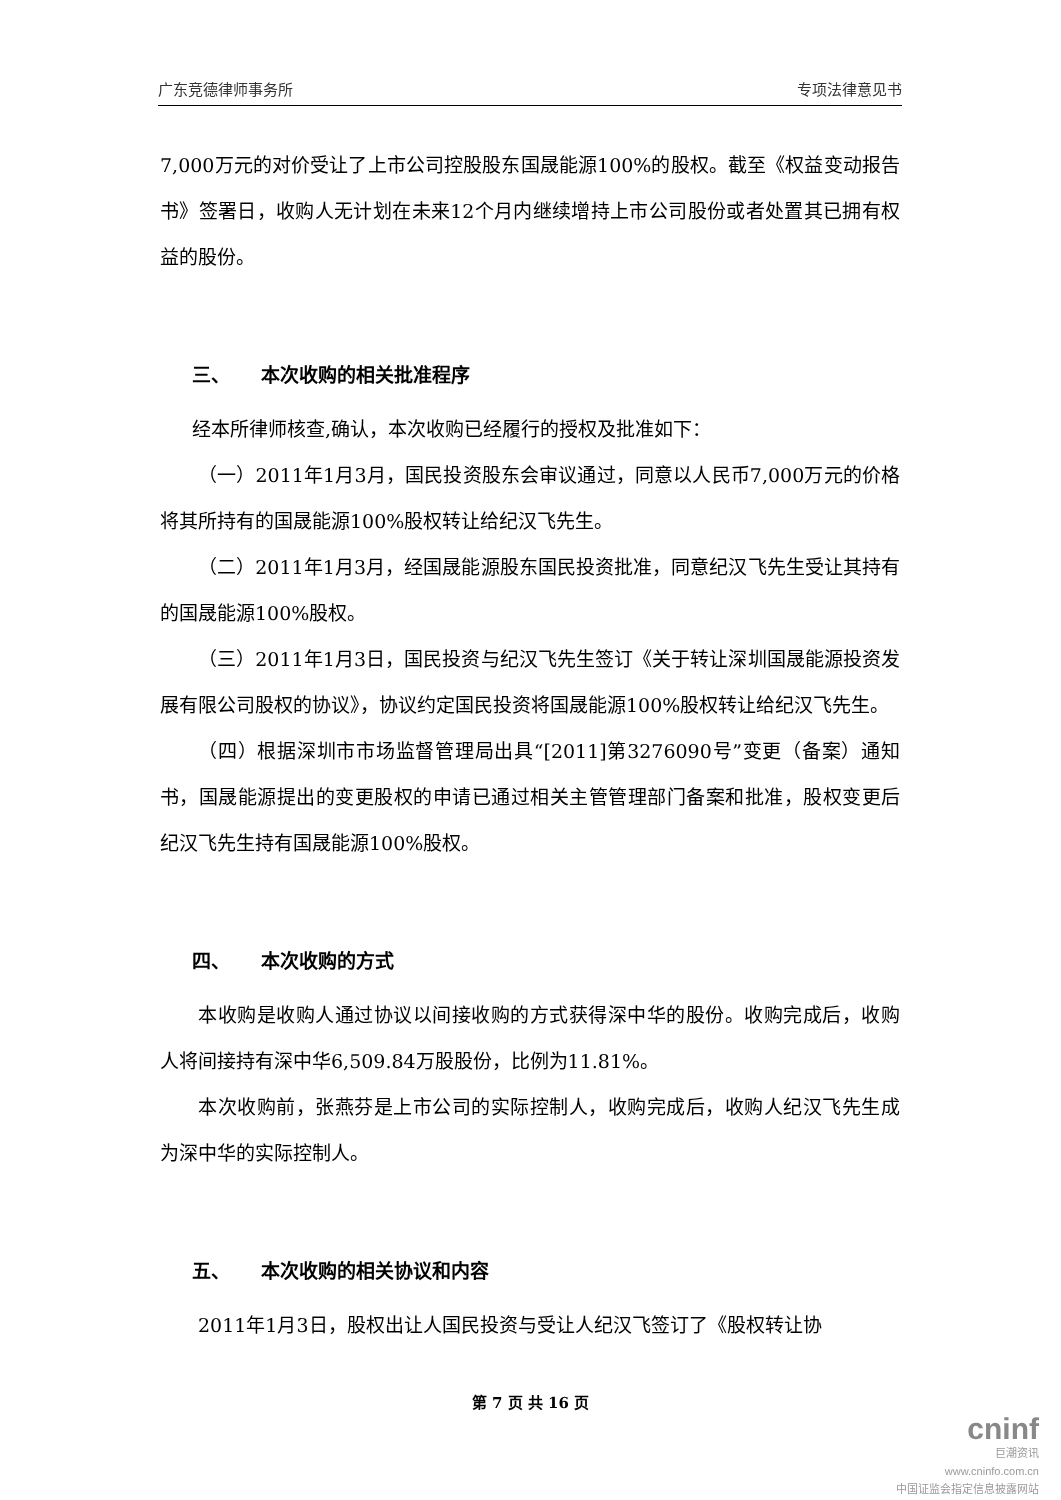广东竞德律师事务所 专项法律意见书
7,000万元的对价受让了上市公司控股股东国晟能源100%的股权。截至《权益变动报告书》签署日，收购人无计划在未来12个月内继续增持上市公司股份或者处置其已拥有权益的股份。
三、 本次收购的相关批准程序
经本所律师核查,确认，本次收购已经履行的授权及批准如下：
（一）2011年1月3月，国民投资股东会审议通过，同意以人民币7,000万元的价格将其所持有的国晟能源100%股权转让给纪汉飞先生。
（二）2011年1月3月，经国晟能源股东国民投资批准，同意纪汉飞先生受让其持有的国晟能源100%股权。
（三）2011年1月3日，国民投资与纪汉飞先生签订《关于转让深圳国晟能源投资发展有限公司股权的协议》，协议约定国民投资将国晟能源100%股权转让给纪汉飞先生。
（四）根据深圳市市场监督管理局出具“[2011]第3276090号”变更（备案）通知书，国晟能源提出的变更股权的申请已通过相关主管管理部门备案和批准，股权变更后纪汉飞先生持有国晟能源100%股权。
四、 本次收购的方式
本收购是收购人通过协议以间接收购的方式获得深中华的股份。收购完成后，收购人将间接持有深中华6,509.84万股股份，比例为11.81%。
本次收购前，张燕芬是上市公司的实际控制人，收购完成后，收购人纪汉飞先生成为深中华的实际控制人。
五、 本次收购的相关协议和内容
2011年1月3日，股权出让人国民投资与受让人纪汉飞签订了《股权转让协
第 7 页 共 16 页
cninf
巨潮资讯
www.cninfo.com.cn
中国证监会指定信息披露网站